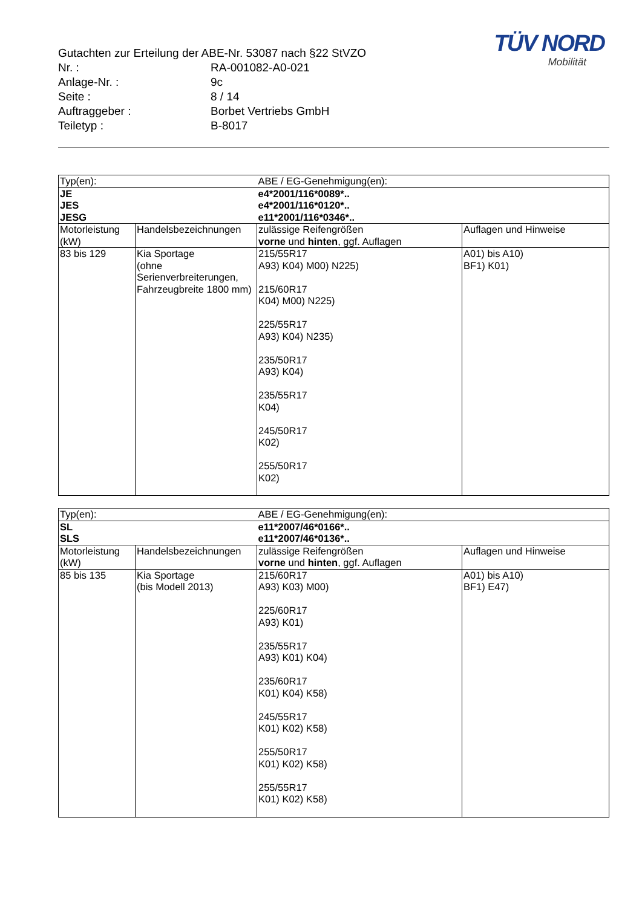TÜV NORD
Mobilität
Gutachten zur Erteilung der ABE-Nr. 53087 nach §22 StVZO
Nr. : RA-001082-A0-021
Anlage-Nr. : 9c
Seite : 8 / 14
Auftraggeber : Borbet Vertriebs GmbH
Teiletyp : B-8017
| Typ(en): | | ABE / EG-Genehmigung(en): | |
| JE JES JESG | | e4*2001/116*0089*.. e4*2001/116*0120*.. e11*2001/116*0346*.. | |
| Motorleistung (kW) | Handelsbezeichnungen | zulässige Reifengrößen vorne und hinten , ggf. Auflagen | Auflagen und Hinweise |
| 83 bis 129 | Kia Sportage (ohne Serienverbreiterungen, Fahrzeugbreite 1800 mm) | 215/55R17 A93) K04) M00) N225) 215/60R17 K04) M00) N225) 225/55R17 A93) K04) N235) 235/50R17 A93) K04) 235/55R17 K04) 245/50R17 K02) 255/50R17 K02) | A01) bis A10) BF1) K01) |
| Typ(en): | | ABE / EG-Genehmigung(en): | |
| SL SLS | | e11*2007/46*0166*.. e11*2007/46*0136*.. | |
| Motorleistung (kW) | Handelsbezeichnungen | zulässige Reifengrößen vorne und hinten , ggf. Auflagen | Auflagen und Hinweise |
| 85 bis 135 | Kia Sportage (bis Modell 2013) | 215/60R17 A93) K03) M00) 225/60R17 A93) K01) 235/55R17 A93) K01) K04) 235/60R17 K01) K04) K58) 245/55R17 K01) K02) K58) 255/50R17 K01) K02) K58) 255/55R17 K01) K02) K58) | A01) bis A10) BF1) E47) |